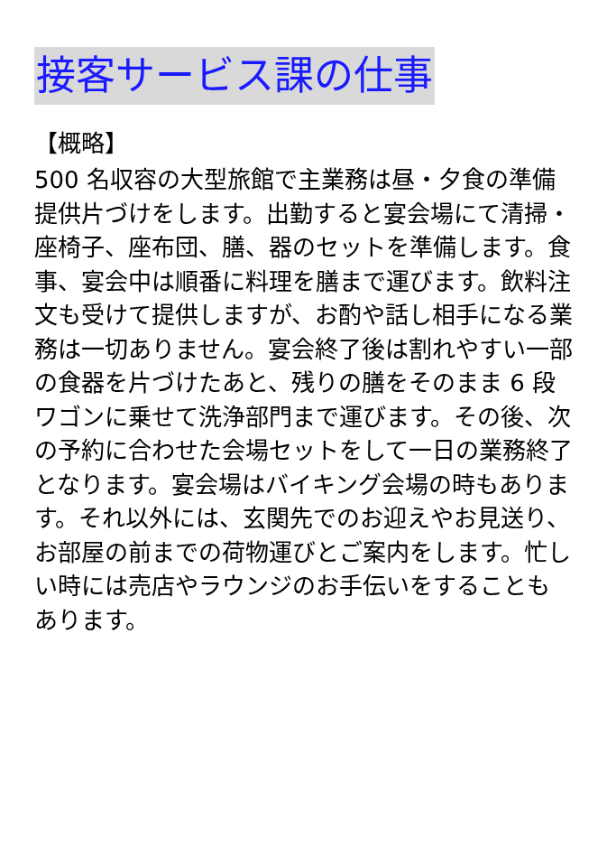接客サービス課の仕事
【概略】
500 名収容の大型旅館で主業務は昼・夕食の準備提供片づけをします。出勤すると宴会場にて清掃・座椅子、座布団、膳、器のセットを準備します。食事、宴会中は順番に料理を膳まで運びます。飲料注文も受けて提供しますが、お酌や話し相手になる業務は一切ありません。宴会終了後は割れやすい一部の食器を片づけたあと、残りの膳をそのまま 6 段ワゴンに乗せて洗浄部門まで運びます。その後、次の予約に合わせた会場セットをして一日の業務終了となります。宴会場はバイキング会場の時もあります。それ以外には、玄関先でのお迎えやお見送り、お部屋の前までの荷物運びとご案内をします。忙しい時には売店やラウンジのお手伝いをすることもあります。